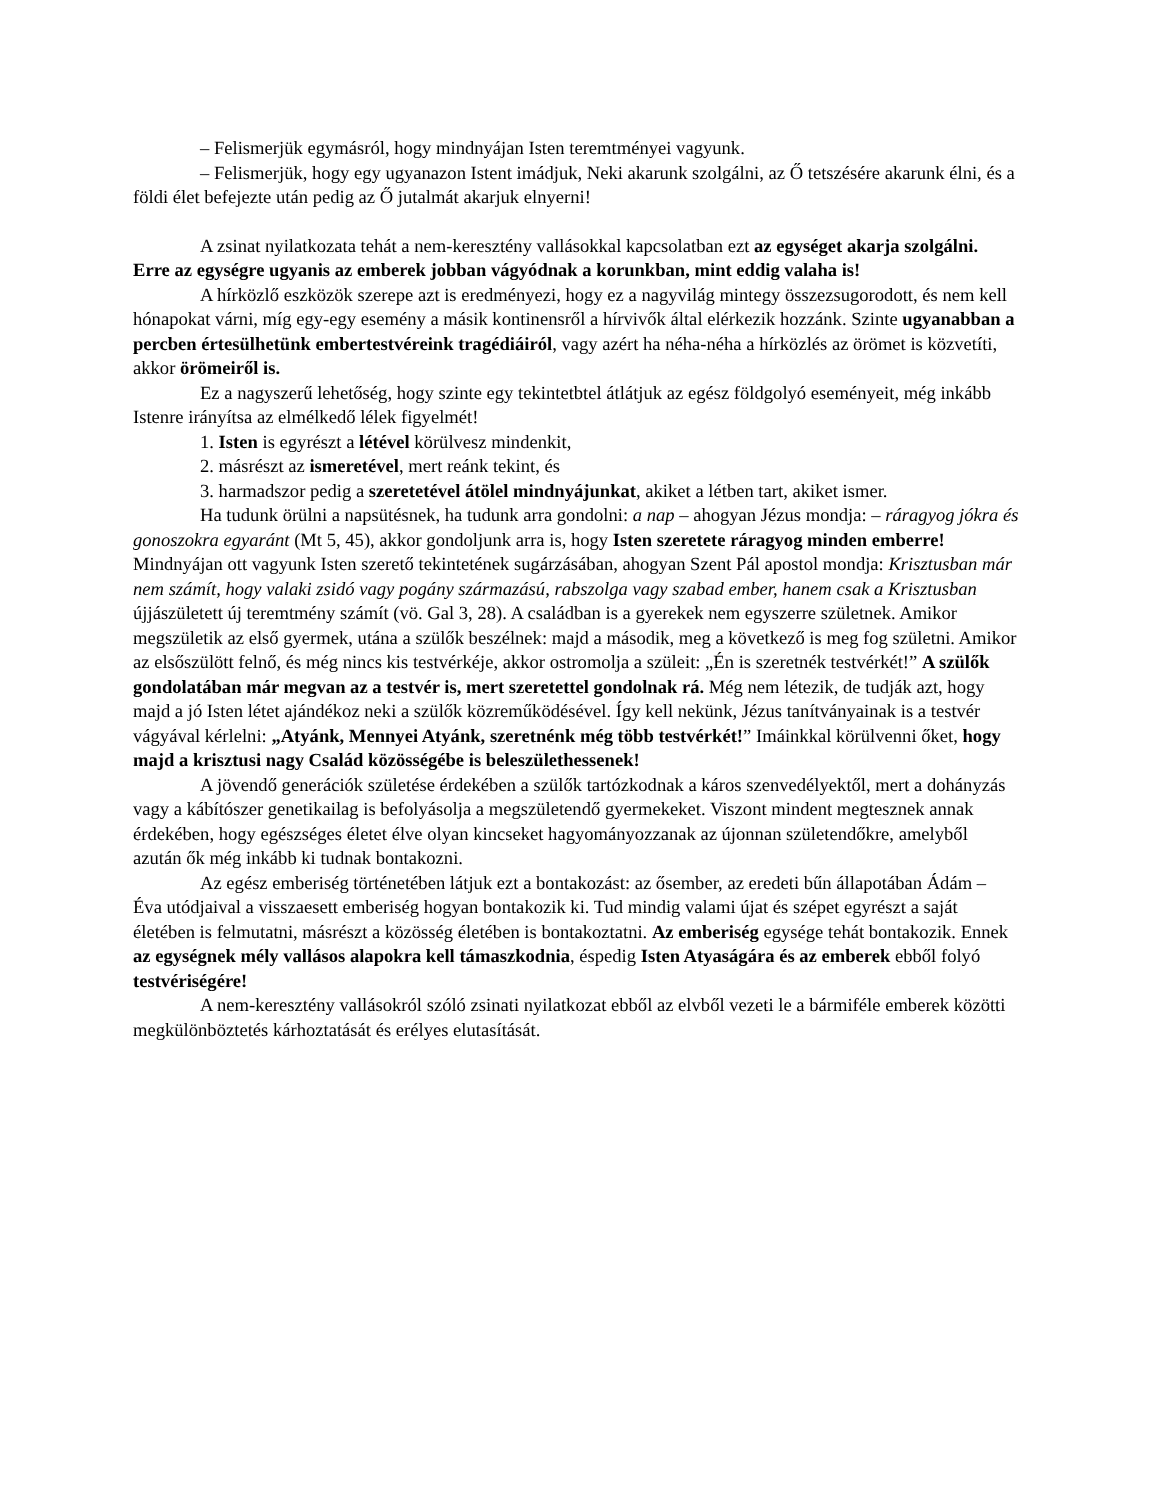– Felismerjük egymásról, hogy mindnyájan Isten teremtményei vagyunk.
– Felismerjük, hogy egy ugyanazon Istent imádjuk, Neki akarunk szolgálni, az Ő tetszésére akarunk élni, és a földi élet befejezte után pedig az Ő jutalmát akarjuk elnyerni!
A zsinat nyilatkozata tehát a nem-keresztény vallásokkal kapcsolatban ezt az egységet akarja szolgálni. Erre az egységre ugyanis az emberek jobban vágyódnak a korunkban, mint eddig valaha is!
A hírközlő eszközök szerepe azt is eredményezi, hogy ez a nagyvilág mintegy összezsugorodott, és nem kell hónapokat várni, míg egy-egy esemény a másik kontinensről a hírvivők által elérkezik hozzánk. Szinte ugyanabban a percben értesülhetünk embertestvéreink tragédiáiról, vagy azért ha néha-néha a hírközlés az örömet is közvetíti, akkor örömeiről is.
Ez a nagyszerű lehetőség, hogy szinte egy tekintetbtel átlátjuk az egész földgolyó eseményeit, még inkább Istenre irányítsa az elmélkedő lélek figyelmét!
1. Isten is egyrészt a létével körülvesz mindenkit,
2. másrészt az ismeretével, mert reánk tekint, és
3. harmadszor pedig a szeretetével átölel mindnyájunkat, akiket a létben tart, akiket ismer.
Ha tudunk örülni a napsütésnek, ha tudunk arra gondolni: a nap – ahogyan Jézus mondja: – ráragyog jókra és gonoszokra egyaránt (Mt 5, 45), akkor gondoljunk arra is, hogy Isten szeretete ráragyog minden emberre! Mindnyájan ott vagyunk Isten szerető tekintetének sugárzásában, ahogyan Szent Pál apostol mondja: Krisztusban már nem számít, hogy valaki zsidó vagy pogány származású, rabszolga vagy szabad ember, hanem csak a Krisztusban újjászületett új teremtmény számít (vö. Gal 3, 28). A családban is a gyerekek nem egyszerre születnek. Amikor megszületik az első gyermek, utána a szülők beszélnek: majd a második, meg a következő is meg fog születni. Amikor az elsőszülött felnő, és még nincs kis testvérkéje, akkor ostromolja a szüleit: „Én is szeretnék testvérkét!” A szülők gondolatában már megvan az a testvér is, mert szeretettel gondolnak rá. Még nem létezik, de tudják azt, hogy majd a jó Isten létet ajándékoz neki a szülők közreműködésével. Így kell nekünk, Jézus tanítványainak is a testvér vágyával kérlelni: „Atyánk, Mennyei Atyánk, szeretnénk még több testvérkét!” Imáinkkal körülvenni őket, hogy majd a krisztusi nagy Család közösségébe is beleszülethessenek!
A jövendő generációk születése érdekében a szülők tartózkodnak a káros szenvedélyektől, mert a dohányzás vagy a kábítószer genetikailag is befolyásolja a megszületendő gyermekeket. Viszont mindent megtesznek annak érdekében, hogy egészséges életet élve olyan kincseket hagyományozzanak az újonnan születendőkre, amelyből azután ők még inkább ki tudnak bontakozni.
Az egész emberiség történetében látjuk ezt a bontakozást: az ősember, az eredeti bűn állapotában Ádám – Éva utódjaival a visszaesett emberiség hogyan bontakozik ki. Tud mindig valami újat és szépet egyrészt a saját életében is felmutatni, másrészt a közösség életében is bontakoztatni. Az emberiség egysége tehát bontakozik. Ennek az egységnek mély vallásos alapokra kell támaszkodnia, éspedig Isten Atyaságára és az emberek ebből folyó testvériségére!
A nem-keresztény vallásokról szóló zsinati nyilatkozat ebből az elvből vezeti le a bármiféle emberek közötti megkülönböztetés kárhoztatását és erélyes elutasítását.